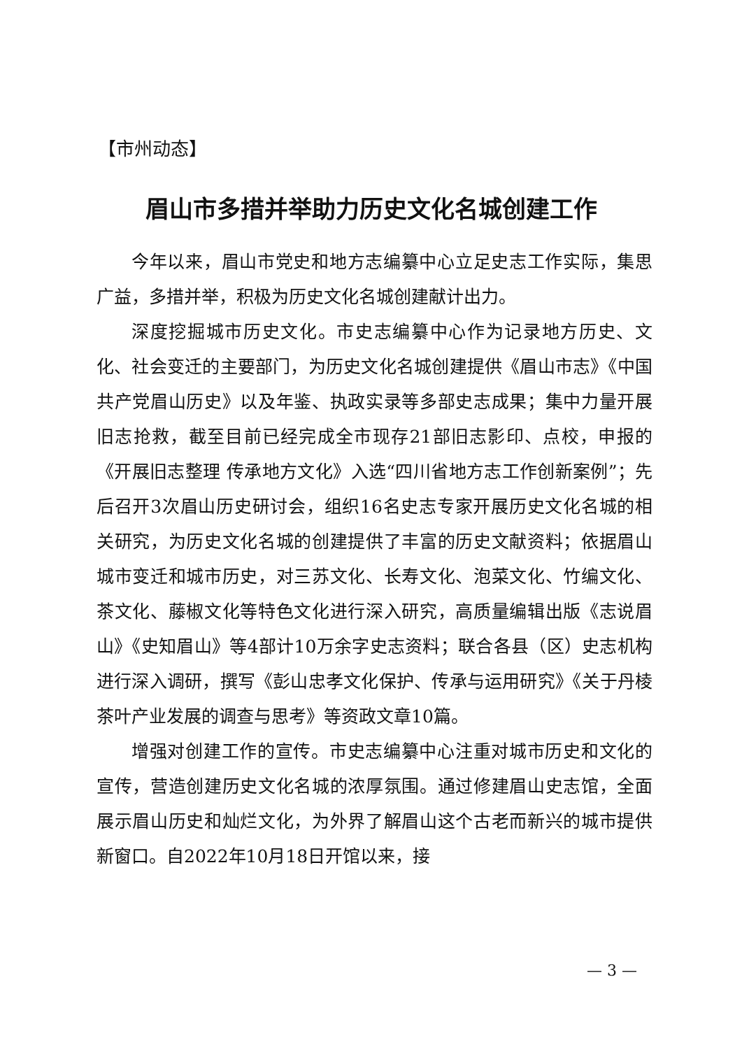【市州动态】
眉山市多措并举助力历史文化名城创建工作
今年以来，眉山市党史和地方志编纂中心立足史志工作实际，集思广益，多措并举，积极为历史文化名城创建献计出力。
深度挖掘城市历史文化。市史志编纂中心作为记录地方历史、文化、社会变迁的主要部门，为历史文化名城创建提供《眉山市志》《中国共产党眉山历史》以及年鉴、执政实录等多部史志成果；集中力量开展旧志抢救，截至目前已经完成全市现存21部旧志影印、点校，申报的《开展旧志整理 传承地方文化》入选“四川省地方志工作创新案例”；先后召开3次眉山历史研讨会，组织16名史志专家开展历史文化名城的相关研究，为历史文化名城的创建提供了丰富的历史文献资料；依据眉山城市变迁和城市历史，对三苏文化、长寿文化、泡菜文化、竹编文化、茶文化、藤椒文化等特色文化进行深入研究，高质量编辑出版《志说眉山》《史知眉山》等4部计10万余字史志资料；联合各县（区）史志机构进行深入调研，撰写《彭山忠孝文化保护、传承与运用研究》《关于丹棱茶叶产业发展的调查与思考》等资政文章10篇。
增强对创建工作的宣传。市史志编纂中心注重对城市历史和文化的宣传，营造创建历史文化名城的浓厚氛围。通过修建眉山史志馆，全面展示眉山历史和灿烂文化，为外界了解眉山这个古老而新兴的城市提供新窗口。自2022年10月18日开馆以来，接
— 3 —